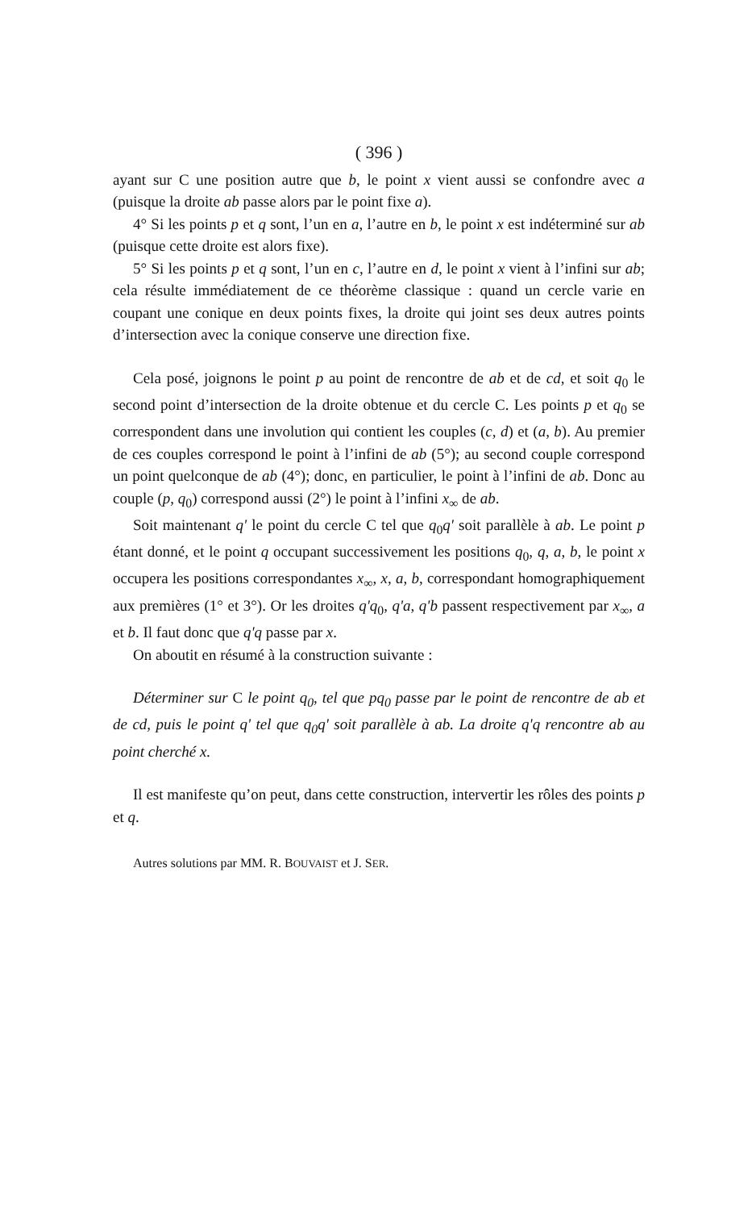( 396 )
ayant sur C une position autre que b, le point x vient aussi se confondre avec a (puisque la droite ab passe alors par le point fixe a).
4° Si les points p et q sont, l’un en a, l’autre en b, le point x est indéterminé sur ab (puisque cette droite est alors fixe).
5° Si les points p et q sont, l’un en c, l’autre en d, le point x vient à l’infini sur ab; cela résulte immédiatement de ce théorème classique : quand un cercle varie en coupant une conique en deux points fixes, la droite qui joint ses deux autres points d’intersection avec la conique conserve une direction fixe.
Cela posé, joignons le point p au point de rencontre de ab et de cd, et soit q<sub>0</sub> le second point d’intersection de la droite obtenue et du cercle C. Les points p et q<sub>0</sub> se correspondent dans une involution qui contient les couples (c, d) et (a, b). Au premier de ces couples correspond le point à l’infini de ab (5°); au second couple correspond un point quelconque de ab (4°); donc, en particulier, le point à l’infini de ab. Donc au couple (p, q<sub>0</sub>) correspond aussi (2°) le point à l’infini x<sub>∞</sub> de ab.
Soit maintenant q' le point du cercle C tel que q<sub>0</sub>q' soit parallèle à ab. Le point p étant donné, et le point q occupant successivement les positions q<sub>0</sub>, q, a, b, le point x occupera les positions correspondantes x<sub>∞</sub>, x, a, b, correspondant homographiquement aux premières (1° et 3°). Or les droites q'q<sub>0</sub>, q'a, q'b passent respectivement par x<sub>∞</sub>, a et b. Il faut donc que q'q passe par x.
On aboutit en résumé à la construction suivante :
Déterminer sur C le point q<sub>0</sub>, tel que pq<sub>0</sub> passe par le point de rencontre de ab et de cd, puis le point q' tel que q<sub>0</sub>q' soit parallèle à ab. La droite q'q rencontre ab au point cherché x.
Il est manifeste qu’on peut, dans cette construction, intervertir les rôles des points p et q.
Autres solutions par MM. R. BOUVAIST et J. SER.